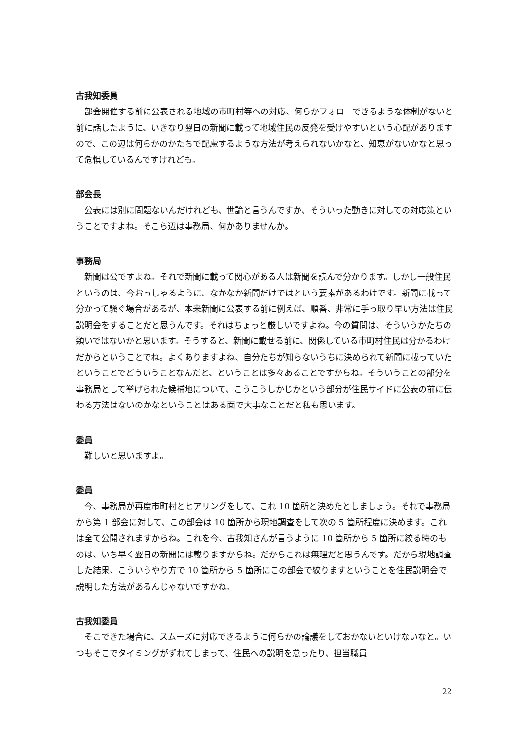古我知委員
部会開催する前に公表される地域の市町村等への対応、何らかフォローできるような体制がないと前に話したように、いきなり翌日の新聞に載って地域住民の反発を受けやすいという心配がありますので、この辺は何らかのかたちで配慮するような方法が考えられないかなと、知恵がないかなと思って危惧しているんですけれども。
部会長
公表には別に問題ないんだけれども、世論と言うんですか、そういった動きに対しての対応策ということですよね。そこら辺は事務局、何かありませんか。
事務局
新聞は公ですよね。それで新聞に載って関心がある人は新聞を読んで分かります。しかし一般住民というのは、今おっしゃるように、なかなか新聞だけではという要素があるわけです。新聞に載って分かって騒ぐ場合があるが、本来新聞に公表する前に例えば、順番、非常に手っ取り早い方法は住民説明会をすることだと思うんです。それはちょっと厳しいですよね。今の質問は、そういうかたちの類いではないかと思います。そうすると、新聞に載せる前に、関係している市町村住民は分かるわけだからということでね。よくありますよね、自分たちが知らないうちに決められて新聞に載っていたということでどういうことなんだと、ということは多々あることですからね。そういうことの部分を事務局として挙げられた候補地について、こうこうしかじかという部分が住民サイドに公表の前に伝わる方法はないのかなということはある面で大事なことだと私も思います。
委員
難しいと思いますよ。
委員
今、事務局が再度市町村とヒアリングをして、これ 10 箇所と決めたとしましょう。それで事務局から第 1 部会に対して、この部会は 10 箇所から現地調査をして次の 5 箇所程度に決めます。これは全て公開されますからね。これを今、古我知さんが言うように 10 箇所から 5 箇所に絞る時のものは、いち早く翌日の新聞には載りますからね。だからこれは無理だと思うんです。だから現地調査した結果、こういうやり方で 10 箇所から 5 箇所にこの部会で絞りますということを住民説明会で説明した方法があるんじゃないですかね。
古我知委員
そこできた場合に、スムーズに対応できるように何らかの論議をしておかないといけないなと。いつもそこでタイミングがずれてしまって、住民への説明を怠ったり、担当職員
22